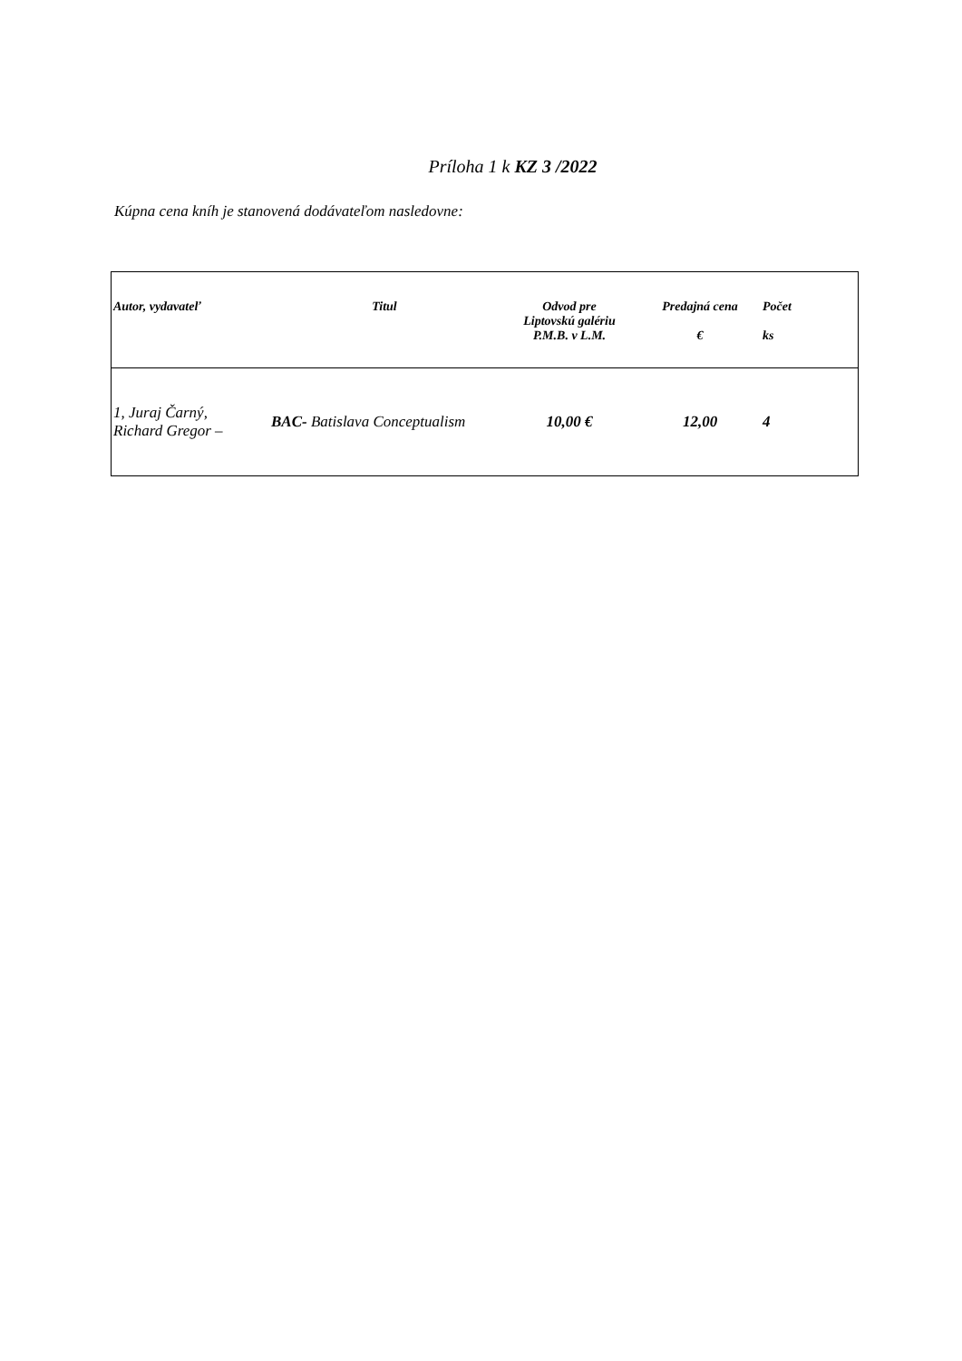Príloha 1 k KZ 3 /2022
Kúpna cena kníh je stanovená dodávateľom nasledovne:
| Autor, vydavateľ | Titul | Odvod pre Liptovskú galériu P.M.B. v L.M. | Predajná cena € | Počet ks |
| --- | --- | --- | --- | --- |
| 1, Juraj Čarný, Richard Gregor – | BAC- Batislava Conceptualism | 10,00 € | 12,00 | 4 |